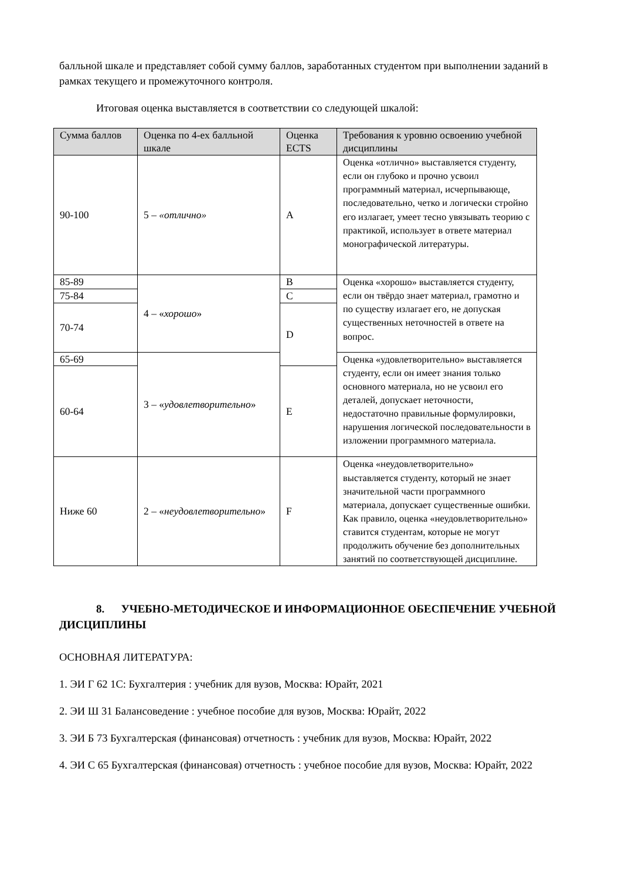балльной шкале и представляет собой сумму баллов, заработанных студентом при выполнении заданий в рамках текущего и промежуточного контроля.
Итоговая оценка выставляется в соответствии со следующей шкалой:
| Сумма баллов | Оценка по 4-ех балльной шкале | Оценка ECTS | Требования к уровню освоению учебной дисциплины |
| --- | --- | --- | --- |
| 90-100 | 5 – «отлично» | A | Оценка «отлично» выставляется студенту, если он глубоко и прочно усвоил программный материал, исчерпывающе, последовательно, четко и логически стройно его излагает, умеет тесно увязывать теорию с практикой, использует в ответе материал монографической литературы. |
| 85-89 | 4 – « хорошо » | B | Оценка «хорошо» выставляется студенту, если он твёрдо знает материал, грамотно и по существу излагает его, не допуская существенных неточностей в ответе на вопрос. |
| 75-84 | | C | |
| 70-74 | | D | |
| 65-69 | 3 – « удовлетворительно » | | Оценка «удовлетворительно» выставляется студенту, если он имеет знания только основного материала, но не усвоил его деталей, допускает неточности, недостаточно правильные формулировки, нарушения логической последовательности в изложении программного материала. |
| 60-64 | | E | |
| Ниже 60 | 2 – « неудовлетворительно » | F | Оценка «неудовлетворительно» выставляется студенту, который не знает значительной части программного материала, допускает существенные ошибки. Как правило, оценка «неудовлетворительно» ставится студентам, которые не могут продолжить обучение без дополнительных занятий по соответствующей дисциплине. |
8. УЧЕБНО-МЕТОДИЧЕСКОЕ И ИНФОРМАЦИОННОЕ ОБЕСПЕЧЕНИЕ УЧЕБНОЙ ДИСЦИПЛИНЫ
ОСНОВНАЯ ЛИТЕРАТУРА:
1. ЭИ Г 62 1С: Бухгалтерия : учебник для вузов, Москва: Юрайт, 2021
2. ЭИ Ш 31 Балансоведение : учебное пособие для вузов, Москва: Юрайт, 2022
3. ЭИ Б 73 Бухгалтерская (финансовая) отчетность : учебник для вузов, Москва: Юрайт, 2022
4. ЭИ С 65 Бухгалтерская (финансовая) отчетность : учебное пособие для вузов, Москва: Юрайт, 2022